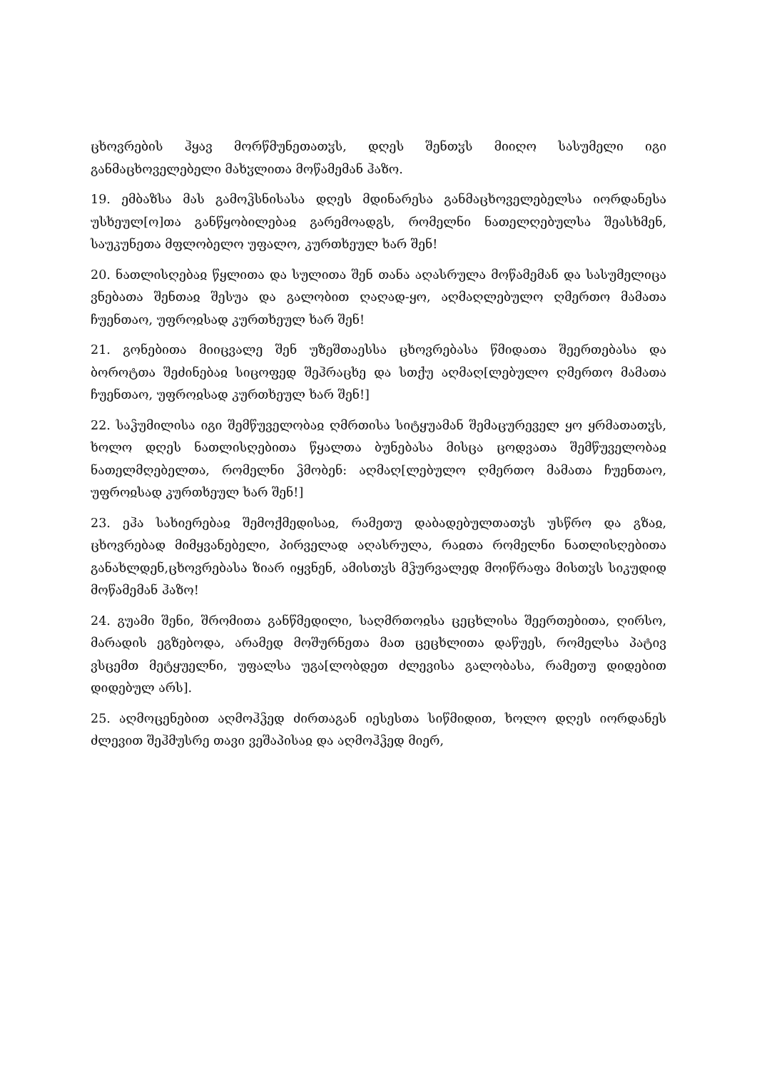ცხოვრების ჰყავ მორწმუნეთათჳს, დღეს შენთჳს მიიღო სასუმელი იგი განმაცხოველებელი მახჳლითა მოწამემან ჰაზო.
19. ემბაზსა მას გამოჴსნისასა დღეს მდინარესა განმაცხოველებელსა იორდანესა უსხეულ[ო]თა განწყობილებაჲ გარემოადგს, რომელნი ნათელღებულსა შეასხმენ, საუკუნეთა მფლობელო უფალო, კურთხეულ ხარ შენ!
20. ნათლისღებაჲ წყლითა და სულითა შენ თანა აღასრულა მოწამემან და სასუმელიცა ვნებათა შენთაჲ შესუა და გალობით ღაღად-ყო, აღმაღლებულო ღმერთო მამათა ჩუენთაო, უფროჲსად კურთხეულ ხარ შენ!
21. გონებითა მიიცვალე შენ უზეშთაესსა ცხოვრებასა წმიდათა შეერთებასა და ბოროტთა შეძინებაჲ სიცოფედ შეჰრაცხე და სთქუ აღმაღ[ლებულო ღმერთო მამათა ჩუენთაო, უფროჲსად კურთხეულ ხარ შენ!]
22. საჴუმილისა იგი შემწუველობაჲ ღმრთისა სიტყუამან შემაცურეველ ყო ყრმათათჳს, ხოლო დღეს ნათლისღებითა წყალთა ბუნებასა მისცა ცოდვათა შემწუველობაჲ ნათელმღებელთა, რომელნი ჴმობენ: აღმაღ[ლებულო ღმერთო მამათა ჩუენთაო, უფროჲსად კურთხეულ ხარ შენ!]
23. ეჰა სახიერებაჲ შემოქმედისაჲ, რამეთუ დაბადებულთათჳს უსწრო და გზაჲ, ცხოვრებად მიმყვანებელი, პირველად აღასრულა, რაჲთა რომელნი ნათლისღებითა განახლდენ,ცხოვრებასა ზიარ იყვნენ, ამისთჳს მჴურვალედ მოიწრაფა მისთჳს სიკუდიდ მოწამემან ჰაზო!
24. გუამი შენი, შრომითა განწმედილი, საღმრთოჲსა ცეცხლისა შეერთებითა, ღირსო, მარადის ეგზებოდა, არამედ მოშურნეთა მათ ცეცხლითა დაწუეს, რომელსა პატივ ვსცემთ მეტყუელნი, უფალსა უგა[ლობდეთ ძლევისა გალობასა, რამეთუ დიდებით დიდებულ არს].
25. აღმოცენებით აღმოჰჴედ ძირთაგან იესესთა სიწმიდით, ხოლო დღეს იორდანეს ძლევით შეჰმუსრე თავი ვეშაპისაჲ და აღმოჰჴედ მიერ,